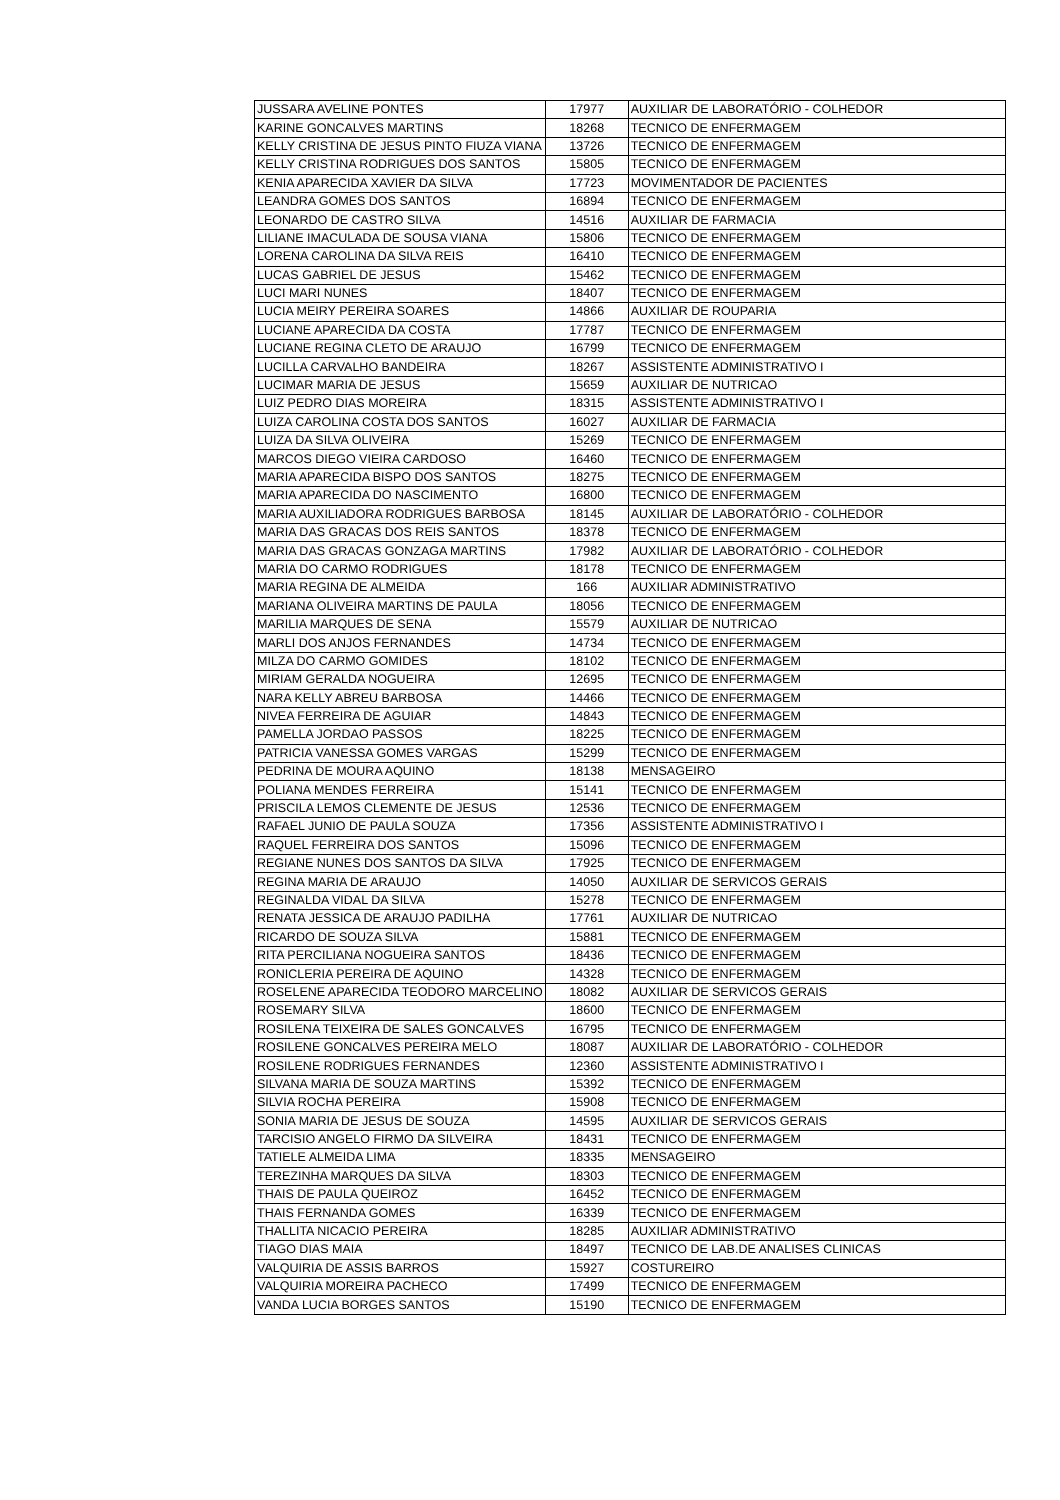| JUSSARA AVELINE PONTES | 17977 | AUXILIAR DE LABORATÓRIO - COLHEDOR |
| KARINE GONCALVES MARTINS | 18268 | TECNICO DE ENFERMAGEM |
| KELLY CRISTINA DE JESUS PINTO FIUZA VIANA | 13726 | TECNICO DE ENFERMAGEM |
| KELLY CRISTINA RODRIGUES DOS SANTOS | 15805 | TECNICO DE ENFERMAGEM |
| KENIA APARECIDA XAVIER DA SILVA | 17723 | MOVIMENTADOR DE PACIENTES |
| LEANDRA GOMES DOS SANTOS | 16894 | TECNICO DE ENFERMAGEM |
| LEONARDO DE CASTRO SILVA | 14516 | AUXILIAR DE FARMACIA |
| LILIANE IMACULADA DE SOUSA VIANA | 15806 | TECNICO DE ENFERMAGEM |
| LORENA CAROLINA DA SILVA REIS | 16410 | TECNICO DE ENFERMAGEM |
| LUCAS GABRIEL DE JESUS | 15462 | TECNICO DE ENFERMAGEM |
| LUCI MARI NUNES | 18407 | TECNICO DE ENFERMAGEM |
| LUCIA MEIRY PEREIRA SOARES | 14866 | AUXILIAR DE ROUPARIA |
| LUCIANE APARECIDA DA COSTA | 17787 | TECNICO DE ENFERMAGEM |
| LUCIANE REGINA CLETO DE ARAUJO | 16799 | TECNICO DE ENFERMAGEM |
| LUCILLA CARVALHO BANDEIRA | 18267 | ASSISTENTE ADMINISTRATIVO I |
| LUCIMAR MARIA DE JESUS | 15659 | AUXILIAR DE NUTRICAO |
| LUIZ PEDRO DIAS MOREIRA | 18315 | ASSISTENTE ADMINISTRATIVO I |
| LUIZA CAROLINA COSTA DOS SANTOS | 16027 | AUXILIAR DE FARMACIA |
| LUIZA DA SILVA OLIVEIRA | 15269 | TECNICO DE ENFERMAGEM |
| MARCOS DIEGO VIEIRA CARDOSO | 16460 | TECNICO DE ENFERMAGEM |
| MARIA APARECIDA BISPO DOS SANTOS | 18275 | TECNICO DE ENFERMAGEM |
| MARIA APARECIDA DO NASCIMENTO | 16800 | TECNICO DE ENFERMAGEM |
| MARIA AUXILIADORA RODRIGUES BARBOSA | 18145 | AUXILIAR DE LABORATÓRIO - COLHEDOR |
| MARIA DAS GRACAS DOS REIS SANTOS | 18378 | TECNICO DE ENFERMAGEM |
| MARIA DAS GRACAS GONZAGA MARTINS | 17982 | AUXILIAR DE LABORATÓRIO - COLHEDOR |
| MARIA DO CARMO RODRIGUES | 18178 | TECNICO DE ENFERMAGEM |
| MARIA REGINA DE ALMEIDA | 166 | AUXILIAR ADMINISTRATIVO |
| MARIANA OLIVEIRA MARTINS DE PAULA | 18056 | TECNICO DE ENFERMAGEM |
| MARILIA MARQUES DE SENA | 15579 | AUXILIAR DE NUTRICAO |
| MARLI DOS ANJOS FERNANDES | 14734 | TECNICO DE ENFERMAGEM |
| MILZA DO CARMO GOMIDES | 18102 | TECNICO DE ENFERMAGEM |
| MIRIAM GERALDA NOGUEIRA | 12695 | TECNICO DE ENFERMAGEM |
| NARA KELLY ABREU BARBOSA | 14466 | TECNICO DE ENFERMAGEM |
| NIVEA FERREIRA DE AGUIAR | 14843 | TECNICO DE ENFERMAGEM |
| PAMELLA JORDAO PASSOS | 18225 | TECNICO DE ENFERMAGEM |
| PATRICIA VANESSA GOMES VARGAS | 15299 | TECNICO DE ENFERMAGEM |
| PEDRINA DE MOURA AQUINO | 18138 | MENSAGEIRO |
| POLIANA MENDES FERREIRA | 15141 | TECNICO DE ENFERMAGEM |
| PRISCILA LEMOS CLEMENTE DE JESUS | 12536 | TECNICO DE ENFERMAGEM |
| RAFAEL JUNIO DE PAULA SOUZA | 17356 | ASSISTENTE ADMINISTRATIVO I |
| RAQUEL FERREIRA DOS SANTOS | 15096 | TECNICO DE ENFERMAGEM |
| REGIANE NUNES DOS SANTOS DA SILVA | 17925 | TECNICO DE ENFERMAGEM |
| REGINA MARIA DE ARAUJO | 14050 | AUXILIAR DE SERVICOS GERAIS |
| REGINALDA VIDAL DA SILVA | 15278 | TECNICO DE ENFERMAGEM |
| RENATA JESSICA DE ARAUJO PADILHA | 17761 | AUXILIAR DE NUTRICAO |
| RICARDO DE SOUZA SILVA | 15881 | TECNICO DE ENFERMAGEM |
| RITA PERCILIANA NOGUEIRA SANTOS | 18436 | TECNICO DE ENFERMAGEM |
| RONICLERIA PEREIRA DE AQUINO | 14328 | TECNICO DE ENFERMAGEM |
| ROSELENE APARECIDA TEODORO MARCELINO | 18082 | AUXILIAR DE SERVICOS GERAIS |
| ROSEMARY SILVA | 18600 | TECNICO DE ENFERMAGEM |
| ROSILENA TEIXEIRA DE SALES GONCALVES | 16795 | TECNICO DE ENFERMAGEM |
| ROSILENE GONCALVES PEREIRA MELO | 18087 | AUXILIAR DE LABORATÓRIO - COLHEDOR |
| ROSILENE RODRIGUES FERNANDES | 12360 | ASSISTENTE ADMINISTRATIVO I |
| SILVANA MARIA DE SOUZA MARTINS | 15392 | TECNICO DE ENFERMAGEM |
| SILVIA ROCHA PEREIRA | 15908 | TECNICO DE ENFERMAGEM |
| SONIA MARIA DE JESUS DE SOUZA | 14595 | AUXILIAR DE SERVICOS GERAIS |
| TARCISIO ANGELO FIRMO DA SILVEIRA | 18431 | TECNICO DE ENFERMAGEM |
| TATIELE ALMEIDA LIMA | 18335 | MENSAGEIRO |
| TEREZINHA MARQUES DA SILVA | 18303 | TECNICO DE ENFERMAGEM |
| THAIS DE PAULA QUEIROZ | 16452 | TECNICO DE ENFERMAGEM |
| THAIS FERNANDA GOMES | 16339 | TECNICO DE ENFERMAGEM |
| THALLITA NICACIO PEREIRA | 18285 | AUXILIAR ADMINISTRATIVO |
| TIAGO DIAS MAIA | 18497 | TECNICO DE LAB.DE ANALISES CLINICAS |
| VALQUIRIA DE ASSIS BARROS | 15927 | COSTUREIRO |
| VALQUIRIA MOREIRA PACHECO | 17499 | TECNICO DE ENFERMAGEM |
| VANDA LUCIA BORGES SANTOS | 15190 | TECNICO DE ENFERMAGEM |